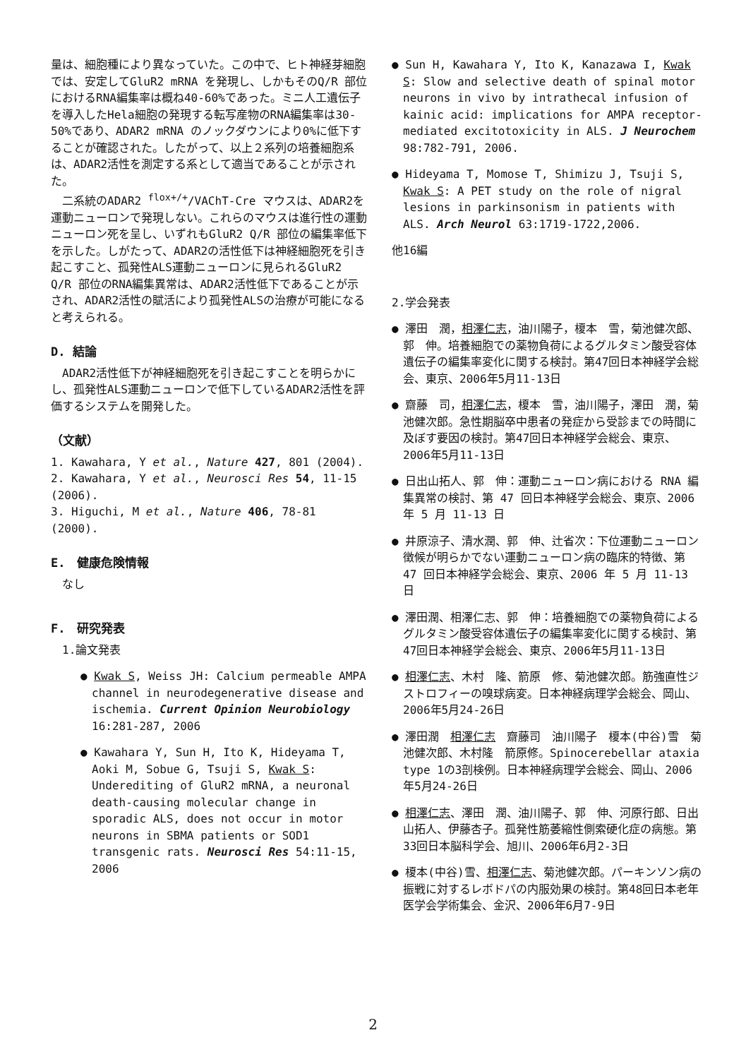量は、細胞種により異なっていた。この中で、ヒト神経芽細胞では、安定してGluR2 mRNA を発現し、しかもそのQ/R 部位におけるRNA編集率は概ね40-60%であった。ミニ人工遺伝子を導入したHela細胞の発現する転写産物のRNA編集率は30-50%であり、ADAR2 mRNA のノックダウンにより0%に低下することが確認された。したがって、以上２系列の培養細胞系は、ADAR2活性を測定する系として適当であることが示された。
　二系統のADAR2 <sup>flox+/+</sup>/VAChT-Cre マウスは、ADAR2を運動ニューロンで発現しない。これらのマウスは進行性の運動ニューロン死を呈し、いずれもGluR2 Q/R 部位の編集率低下を示した。しがたって、ADAR2の活性低下は神経細胞死を引き起こすこと、孤発性ALS運動ニューロンに見られるGluR2 Q/R 部位のRNA編集異常は、ADAR2活性低下であることが示され、ADAR2活性の賦活により孤発性ALSの治療が可能になると考えられる。
D. 結論
　ADAR2活性低下が神経細胞死を引き起こすことを明らかにし、孤発性ALS運動ニューロンで低下しているADAR2活性を評価するシステムを開発した。
（文献）
1. Kawahara, Y et al., Nature 427, 801 (2004).
2. Kawahara, Y et al., Neurosci Res 54, 11-15 (2006).
3. Higuchi, M et al., Nature 406, 78-81 (2000).
E.　健康危険情報
　なし
F.　研究発表
　1.論文発表
● Kwak S, Weiss JH: Calcium permeable AMPA channel in neurodegenerative disease and ischemia. Current Opinion Neurobiology 16:281-287, 2006
● Kawahara Y, Sun H, Ito K, Hideyama T, Aoki M, Sobue G, Tsuji S, Kwak S: Underediting of GluR2 mRNA, a neuronal death-causing molecular change in sporadic ALS, does not occur in motor neurons in SBMA patients or SOD1 transgenic rats. Neurosci Res 54:11-15, 2006
● Sun H, Kawahara Y, Ito K, Kanazawa I, Kwak S: Slow and selective death of spinal motor neurons in vivo by intrathecal infusion of kainic acid: implications for AMPA receptor-mediated excitotoxicity in ALS. J Neurochem 98:782-791, 2006.
● Hideyama T, Momose T, Shimizu J, Tsuji S, Kwak S: A PET study on the role of nigral lesions in parkinsonism in patients with ALS. Arch Neurol 63:1719-1722,2006.
他16編
2.学会発表
● 澤田　潤，相澤仁志，油川陽子，榎本　雪，菊池健次郎、郭　伸。培養細胞での薬物負荷によるグルタミン酸受容体遺伝子の編集率変化に関する検討。第47回日本神経学会総会、東京、2006年5月11-13日
● 齋藤　司，相澤仁志，榎本　雪，油川陽子，澤田　潤，菊池健次郎。急性期脳卒中患者の発症から受診までの時間に及ぼす要因の検討。第47回日本神経学会総会、東京、2006年5月11-13日
● 日出山拓人、郭　伸：運動ニューロン病における RNA 編集異常の検討、第 47 回日本神経学会総会、東京、2006 年 5 月 11-13 日
● 井原涼子、清水潤、郭　伸、辻省次：下位運動ニューロン徴候が明らかでない運動ニューロン病の臨床的特徴、第 47 回日本神経学会総会、東京、2006 年 5 月 11-13 日
● 澤田潤、相澤仁志、郭　伸：培養細胞での薬物負荷によるグルタミン酸受容体遺伝子の編集率変化に関する検討、第47回日本神経学会総会、東京、2006年5月11-13日
● 相澤仁志、木村　隆、箭原　修、菊池健次郎。筋強直性ジストロフィーの嗅球病変。日本神経病理学会総会、岡山、2006年5月24-26日
● 澤田潤　相澤仁志　齋藤司　油川陽子　榎本(中谷)雪　菊池健次郎、木村隆　箭原修。Spinocerebellar ataxia type 1の3剖検例。日本神経病理学会総会、岡山、2006年5月24-26日
● 相澤仁志、澤田　潤、油川陽子、郭　伸、河原行郎、日出山拓人、伊藤杏子。孤発性筋萎縮性側索硬化症の病態。第33回日本脳科学会、旭川、2006年6月2-3日
● 榎本(中谷)雪、相澤仁志、菊池健次郎。パーキンソン病の振戦に対するレボドパの内服効果の検討。第48回日本老年医学会学術集会、金沢、2006年6月7-9日
2